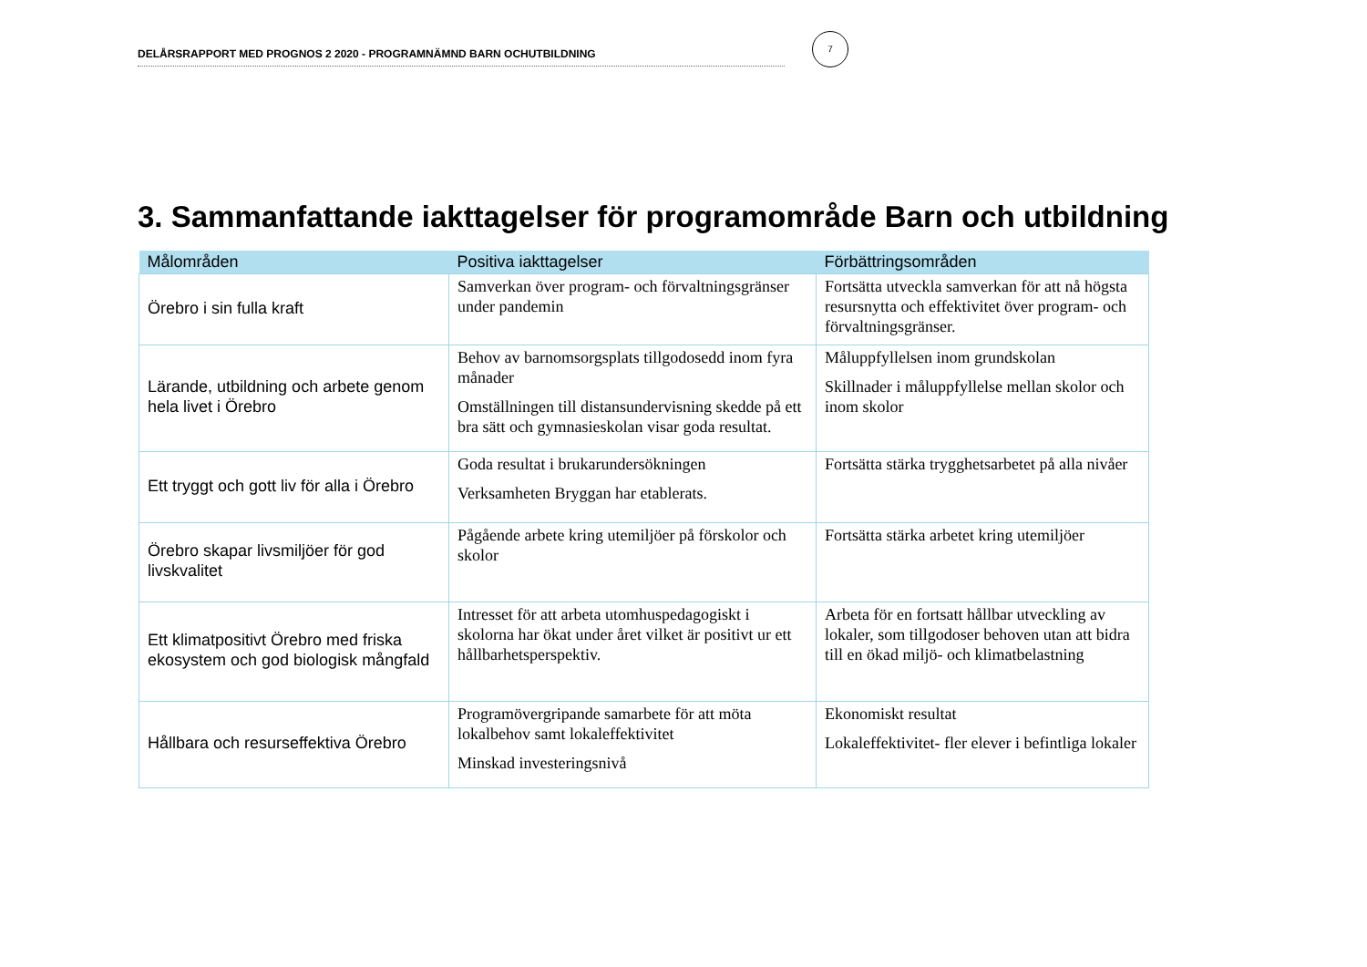DELÅRSRAPPORT MED PROGNOS 2 2020 - PROGRAMNÄMND BARN OCHUTBILDNING
7
3. Sammanfattande iakttagelser för programområde Barn och utbildning
| Målområden | Positiva iakttagelser | Förbättringsområden |
| --- | --- | --- |
| Örebro i sin fulla kraft | Samverkan över program- och förvaltningsgränser under pandemin | Fortsätta utveckla samverkan för att nå högsta resursnytta och effektivitet över program- och förvaltningsgränser. |
| Lärande, utbildning och arbete genom hela livet i Örebro | Behov av barnomsorgsplats tillgodosedd inom fyra månader Omställningen till distansundervisning skedde på ett bra sätt och gymnasieskolan visar goda resultat. | Måluppfyllelsen inom grundskolan Skillnader i måluppfyllelse mellan skolor och inom skolor |
| Ett tryggt och gott liv för alla i Örebro | Goda resultat i brukarundersökningen Verksamheten Bryggan har etablerats. | Fortsätta stärka trygghetsarbetet på alla nivåer |
| Örebro skapar livsmiljöer för god livskvalitet | Pågående arbete kring utemiljöer på förskolor och skolor | Fortsätta stärka arbetet kring utemiljöer |
| Ett klimatpositivt Örebro med friska ekosystem och god biologisk mångfald | Intresset för att arbeta utomhuspedagogiskt i skolorna har ökat under året vilket är positivt ur ett hållbarhetsperspektiv. | Arbeta för en fortsatt hållbar utveckling av lokaler, som tillgodoser behoven utan att bidra till en ökad miljö- och klimatbelastning |
| Hållbara och resurseffektiva Örebro | Programövergripande samarbete för att möta lokalbehov samt lokaleffektivitet Minskad investeringsnivå | Ekonomiskt resultat Lokaleffektivitet- fler elever i befintliga lokaler |